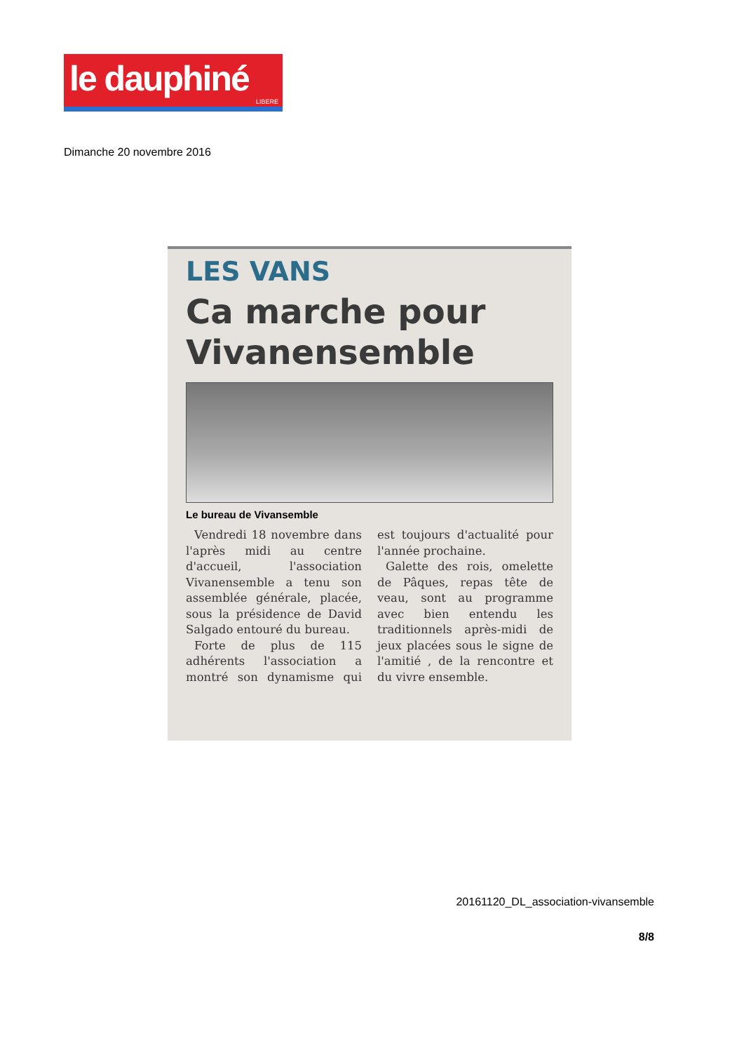le dauphiné
LIBERE
Dimanche 20 novembre 2016
LES VANS
Ca marche pour Vivanensemble
Le bureau de Vivansemble
Vendredi 18 novembre dans l'après midi au centre d'accueil, l'association Vivanensemble a tenu son assemblée générale, placée, sous la présidence de David Salgado entouré du bureau.
Forte de plus de 115 adhérents l'association a montré son dynamisme qui est toujours d'actualité pour l'année prochaine.
Galette des rois, omelette de Pâques, repas tête de veau, sont au programme avec bien entendu les traditionnels après-midi de jeux placées sous le signe de l'amitié , de la rencontre et du vivre ensemble.
20161120_DL_association-vivansemble
8/8